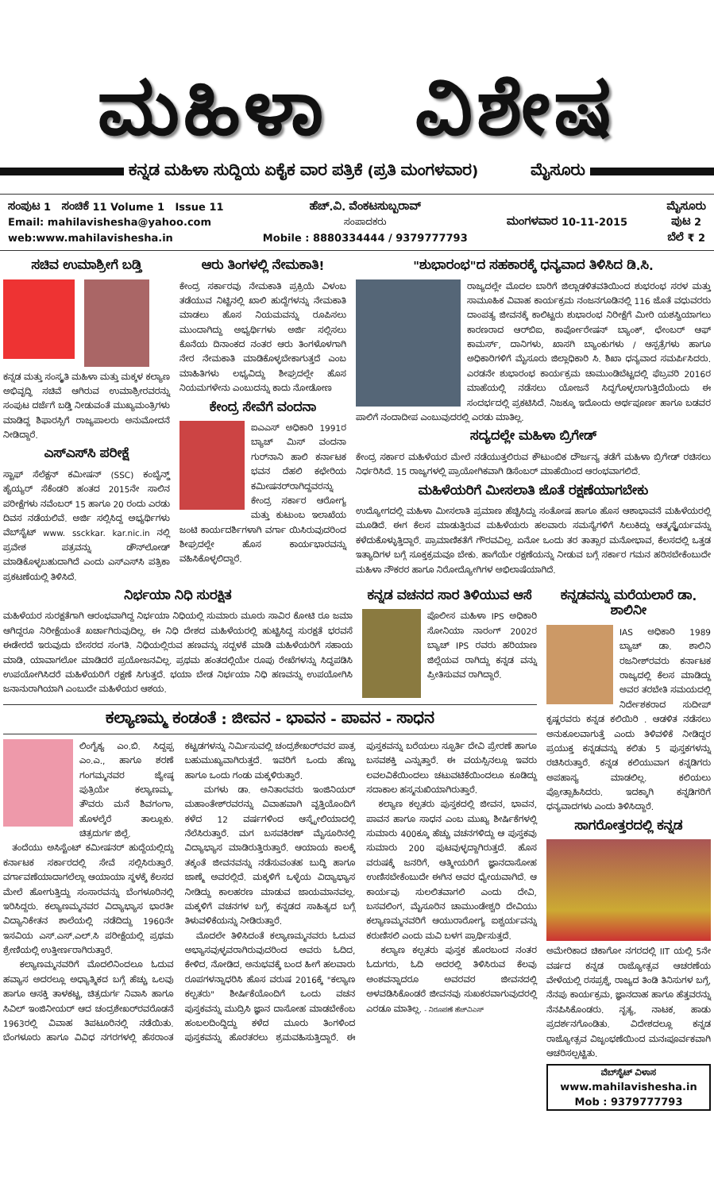ಮಹಿಳಾ ವಿಶೇಷ
ಕನ್ನಡ ಮಹಿಳಾ ಸುದ್ದಿಯ ಏಕೈಕ ವಾರ ಪತ್ರಿಕೆ (ಪ್ರತಿ ಮಂಗಳವಾರ) ಮೈಸೂರು
ಸಂಪುಟ 1 ಸಂಚಿಕೆ 11 Volume 1 Issue 11
Email: mahilavishesha@yahoo.com
web:www.mahilavishesha.in
ಹೆಚ್.ವಿ. ವೆಂಕಟಸುಬ್ಬರಾವ್
ಸಂಪಾದಕರು
Mobile : 8880334444 / 9379777793
ಮಂಗಳವಾರ 10-11-2015 ಮೈಸೂರು
ಪುಟ 2
ಬೆಲೆ ₹ 2
ಸಚಿವ ಉಮಾಶ್ರೀಗೆ ಬಡ್ತಿ
ಕನ್ನಡ ಮತ್ತು ಸಂಸ್ಕೃತಿ ಮಹಿಳಾ ಮತ್ತು ಮಕ್ಕಳ ಕಲ್ಯಾಣ ಅಭಿವೃದ್ಧಿ ಸಚಿವೆ ಆಗಿರುವ ಉಮಾಶ್ರೀರವರನ್ನು ಸಂಪುಟ ದರ್ಜೆಗೆ ಬಡ್ತಿ ನೀಡುವಂತೆ ಮುಖ್ಯಮಂತ್ರಿಗಳು ಮಾಡಿದ್ದ ಶಿಫಾರಸ್ಸಿಗೆ ರಾಜ್ಯಪಾಲರು ಅನುಮೋದನೆ ನೀಡಿದ್ದಾರೆ.
ಎಸ್‌ಎಸ್‌ಸಿ ಪರೀಕ್ಷೆ
ಸ್ಟಾಫ್ ಸೆಲೆಕ್ಷನ್ ಕಮೀಷನ್ (SSC) ಕಂಬೈನ್ಡ್ ಹೈಯ್ಯರ್ ಸೆಕೆಂಡರಿ ಹಂತದ 2015ನೇ ಸಾಲಿನ ಪರೀಕ್ಷೆಗಳು ನವೆಂಬರ್ 15 ಹಾಗೂ 20 ರಂದು ಎರಡು ದಿವಸ ನಡೆಯಲಿವೆ. ಅರ್ಜಿ ಸಲ್ಲಿಸಿದ್ದ ಅಭ್ಯರ್ಥಿಗಳು ವೆಬ್‌ಸೈಟ್ www. ssckkar. kar.nic.in ನಲ್ಲಿ ಪ್ರವೇಶ ಪತ್ರವನ್ನು ಡೌನ್‌ಲೋಡ್ ಮಾಡಿಕೊಳ್ಳಬಹುದಾಗಿದೆ ಎಂದು ಎಸ್‌ಎಸ್‌ಸಿ ಪತ್ರಿಕಾ ಪ್ರಕಟಣೆಯಲ್ಲಿ ತಿಳಿಸಿದೆ.
ಆರು ತಿಂಗಳಲ್ಲಿ ನೇಮಕಾತಿ!
ಕೇಂದ್ರ ಸರ್ಕಾರವು ನೇಮಕಾತಿ ಪ್ರಕ್ರಿಯೆ ವಿಳಂಬ ತಡೆಯುವ ನಿಟ್ಟಿನಲ್ಲಿ ಖಾಲಿ ಹುದ್ದೆಗಳನ್ನು ನೇಮಕಾತಿ ಮಾಡಲು ಹೊಸ ನಿಯಮವನ್ನು ರೂಪಿಸಲು ಮುಂದಾಗಿದ್ದು ಅಭ್ಯರ್ಥಿಗಳು ಅರ್ಜಿ ಸಲ್ಲಿಸಲು ಕೊನೆಯ ದಿನಾಂಕದ ನಂತರ ಆರು ತಿಂಗಳೊಳಗಾಗಿ ನೇರ ನೇಮಕಾತಿ ಮಾಡಿಕೊಳ್ಳಬೇಕಾಗುತ್ತದೆ ಎಂಬ ಮಾಹಿತಿಗಳು ಲಭ್ಯವಿದ್ದು ಶೀಘ್ರದಲ್ಲೇ ಹೊಸ ನಿಯಮಗಳೇನು ಎಂಬುದನ್ನು ಕಾದು ನೋಡೋಣ
ಕೇಂದ್ರ ಸೇವೆಗೆ ವಂದನಾ
ಐಎಎಸ್ ಅಧಿಕಾರಿ 1991ರ ಬ್ಯಾಚ್ ಮಿಸ್ ವಂದನಾ ಗುರ್‌ನಾನಿ ಹಾಲಿ ಕರ್ನಾಟಕ ಭವನ ದೆಹಲಿ ಕಛೇರಿಯ ಕಮೀಷನರ್‌ರಾಗಿದ್ದವರನ್ನು ಕೇಂದ್ರ ಸರ್ಕಾರ ಆರೋಗ್ಯ ಮತ್ತು ಕುಟುಂಬ ಇಲಾಖೆಯ ಜಂಟಿ ಕಾರ್ಯದರ್ಶಿಗಳಾಗಿ ವರ್ಗಾ ಯಿಸಿರುವುದರಿಂದ ಶೀಘ್ರದಲ್ಲೇ ಹೊಸ ಕಾರ್ಯಭಾರವನ್ನು ವಹಿಸಿಕೊಳ್ಳಲಿದ್ದಾರೆ.
"ಶುಭಾರಂಭ"ದ ಸಹಕಾರಕ್ಕೆ ಧನ್ಯವಾದ ತಿಳಿಸಿದ ಡಿ.ಸಿ.
ರಾಜ್ಯದಲ್ಲೇ ಮೊದಲ ಬಾರಿಗೆ ಜಿಲ್ಲಾಡಳಿತವತಿಯಿಂದ ಶುಭರಂಭ ಸರಳ ಮತ್ತು ಸಾಮೂಹಿಕ ವಿವಾಹ ಕಾರ್ಯಕ್ರಮ ನಂಜನಗೂಡಿನಲ್ಲಿ 116 ಜೊತೆ ವಧುವರರು ದಾಂಪತ್ಯ ಜೀವನಕ್ಕೆ ಕಾಲಿಟ್ಟರು ಶುಭಾರಂಭ ನಿರೀಕ್ಷೆಗೆ ಮೀರಿ ಯಶಸ್ವಿಯಾಗಲು ಕಾರಣರಾದ ಆರ್‌ಬಿಐ, ಕಾರ್ಪೋರೇಷನ್ ಬ್ಯಾಂಕ್, ಛೇಂಬರ್ ಆಫ್ ಕಾಮರ್ಸ್, ದಾನಿಗಳು, ಖಾಸಗಿ ಬ್ಯಾಂಕುಗಳು / ಆಸ್ಪತ್ರೆಗಳು ಹಾಗೂ ಅಧಿಕಾರಿಗಳಿಗೆ ಮೈಸೂರು ಜಿಲ್ಲಾಧಿಕಾರಿ ಸಿ. ಶಿಖಾ ಧನ್ಯವಾದ ಸಮರ್ಪಿಸಿದರು. ಎರಡನೇ ಶುಭಾರಂಭ ಕಾರ್ಯಕ್ರಮ ಚಾಮುಂಡಿಬೆಟ್ಟದಲ್ಲಿ ಫೆಬ್ರವರಿ 2016ರ ಮಾಹೆಯಲ್ಲಿ ನಡೆಸಲು ಯೋಜನೆ ಸಿದ್ಧಗೊಳ್ಳಲಾಗುತ್ತಿದೆಯೆಂದು ಈ ಸಂದರ್ಭದಲ್ಲಿ ಪ್ರಕಟಿಸಿದೆ. ನಿಜಕ್ಕೂ ಇದೊಂದು ಅರ್ಥಪೂರ್ಣ ಹಾಗೂ ಬಡವರ ಪಾಲಿಗೆ ನಂದಾದೀಪ ಎಂಬುವುದರಲ್ಲಿ ಎರಡು ಮಾತಿಲ್ಲ.
ಸದ್ಯದಲ್ಲೇ ಮಹಿಳಾ ಬ್ರಿಗೇಡ್
ಕೇಂದ್ರ ಸರ್ಕಾರ ಮಹಿಳೆಯರ ಮೇಲೆ ನಡೆಯುತ್ತಲಿರುವ ಕೌಟುಂಬಿಕ ದೌರ್ಜನ್ಯ ತಡೆಗೆ ಮಹಿಳಾ ಬ್ರಿಗೇಡ್ ರಚಿಸಲು ನಿರ್ಧರಿಸಿದೆ. 15 ರಾಜ್ಯಗಳಲ್ಲಿ ಪ್ರಾಯೋಗಿಕವಾಗಿ ಡಿಸೆಂಬರ್ ಮಾಹೆಯಿಂದ ಆರಂಭವಾಗಲಿದೆ.
ಮಹಿಳೆಯರಿಗೆ ಮೀಸಲಾತಿ ಜೊತೆ ರಕ್ಷಣೆಯಾಗಬೇಕು
ಉದ್ಯೋಗದಲ್ಲಿ ಮಹಿಳಾ ಮೀಸಲಾತಿ ಪ್ರಮಾಣ ಹೆಚ್ಚಿಸಿದ್ದು ಸಂತೋಷ ಹಾಗೂ ಹೊಸ ಆಶಾಭಾವನೆ ಮಹಿಳೆಯರಲ್ಲಿ ಮೂಡಿದೆ. ಈಗ ಕೆಲಸ ಮಾಡುತ್ತಿರುವ ಮಹಿಳೆಯರು ಹಲವಾರು ಸಮಸ್ಯೆಗಳಿಗೆ ಸಿಲುಕಿದ್ದು ಆತ್ಮಸ್ಥೈರ್ಯವನ್ನು ಕಳೆದುಕೊಳ್ಳುತ್ತಿದ್ದಾರೆ. ಪ್ರಾಮಾಣಿಕತೆಗೆ ಗೌರವವಿಲ್ಲ. ಏನೋ ಒಂದು ತರ ತಾತ್ಸಾರ ಮನೋಭಾವ, ಕೆಲಸದಲ್ಲಿ ಒತ್ತಡ ಇತ್ಯಾದಿಗಳ ಬಗ್ಗೆ ಸೂಕ್ತಕ್ರಮವೂ ಬೇಕು. ಹಾಗೆಯೇ ರಕ್ಷಣೆಯನ್ನು ನೀಡುವ ಬಗ್ಗೆ ಸರ್ಕಾರ ಗಮನ ಹರಿಸಬೇಕೆಂಬುದೇ ಮಹಿಳಾ ನೌಕರರ ಹಾಗೂ ನಿರೋದ್ಯೋಗಿಗಳ ಅಭಿಲಾಷೆಯಾಗಿದೆ.
ನಿರ್ಭಯಾ ನಿಧಿ ಸುರಕ್ಷಿತ
ಮಹಿಳೆಯರ ಸುರಕ್ಷತೆಗಾಗಿ ಆರಂಭವಾಗಿದ್ದ ನಿರ್ಭಯಾ ನಿಧಿಯಲ್ಲಿ ಸುಮಾರು ಮೂರು ಸಾವಿರ ಕೋಟಿ ರೂ ಜಮಾ ಆಗಿದ್ದರೂ ನಿರೀಕ್ಷೆಯಂತೆ ಖರ್ಚಾಗಿರುವುದಿಲ್ಲ. ಈ ನಿಧಿ ದೇಶದ ಮಹಿಳೆಯರಲ್ಲಿ ಹುಟ್ಟಿಸಿದ್ದ ಸುರಕ್ಷತೆ ಭರವಸೆ ಈಡೇರದೆ ಇರುವುದು ಬೇಸರದ ಸಂಗತಿ. ನಿಧಿಯಲ್ಲಿರುವ ಹಣವನ್ನು ಸದ್ಬಳಕೆ ಮಾಡಿ ಮಹಿಳೆಯರಿಗೆ ಸಹಾಯ ಮಾಡಿ, ಯಾವಾಗಲೋ ಮಾಡಿದರೆ ಪ್ರಯೋಜನವಿಲ್ಲ. ಪ್ರಥಮ ಹಂತದಲ್ಲಿಯೇ ರೂಪು ರೇಖೆಗಳನ್ನು ಸಿದ್ಧಪಡಿಸಿ ಉಪಯೋಗಿಸಿದರೆ ಮಹಿಳೆಯರಿಗೆ ರಕ್ಷಣೆ ಸಿಗುತ್ತದೆ. ಭಯಾ ಬೇಡ ನಿರ್ಭಯಾ ನಿಧಿ ಹಣವನ್ನು ಉಪಯೋಗಿಸಿ ಜನಾನುರಾಗಿಯಾಗಿ ಎಂಬುದೇ ಮಹಿಳೆಯರ ಆಶಯ.
ಕನ್ನಡ ವಚನದ ಸಾರ ತಿಳಿಯುವ ಆಸೆ
ಪೊಲೀಸ ಮಹಿಳಾ IPS ಅಧಿಕಾರಿ ಸೋನಿಯಾ ನಾರಂಗ್ 2002ರ ಬ್ಯಾಚ್ IPS ರವರು ಹರಿಯಾಣ ಜಿಲ್ಲೆಯವ ರಾಗಿದ್ದು ಕನ್ನಡ ವನ್ನು ಪ್ರೀತಿಸುವವ ರಾಗಿದ್ದಾರೆ.
ಕಲ್ಯಾಣಮ್ಮ ಕಂಡಂತೆ : ಜೀವನ - ಭಾವನ - ಪಾವನ - ಸಾಧನ
ಲಿಂಗೈಕ್ಯ ಎಂ.ಬಿ. ಸಿದ್ದಪ್ಪ ಎಂ.ಎ., ಹಾಗೂ ಶರಣೆ ಗಂಗಮ್ಮನವರ ಜ್ಯೇಷ್ಠ ಪುತ್ರಿಯೇ ಕಲ್ಯಾಣಮ್ಮ. ತೌವರು ಮನೆ ಶಿವಗಂಗಾ, ಹೊಳಲ್ಕೆರೆ ತಾಲ್ಲೂಕು. ಚಿತ್ರದುರ್ಗ ಜಿಲ್ಲೆ.
ತಂದೆಯು ಅಸಿಸ್ಟೆಂಟ್ ಕಮೀಷನರ್ ಹುದ್ದೆಯಲ್ಲಿದ್ದು ಕರ್ನಾಟಕ ಸರ್ಕಾರದಲ್ಲಿ ಸೇವೆ ಸಲ್ಲಿಸಿರುತ್ತಾರೆ. ವರ್ಗಾವಣೆಯಾದಾಗಲೆಲ್ಲಾ ಆಯಾಯಾ ಸ್ಥಳಕ್ಕೆ ಕೆಲಸದ ಮೇಲೆ ಹೋಗುತ್ತಿದ್ದು ಸಂಸಾರವನ್ನು ಬೆಂಗಳೂರಿನಲ್ಲಿ ಇರಿಸಿದ್ದರು. ಕಲ್ಯಾಣಮ್ಮನವರ ವಿದ್ಯಾಭ್ಯಾಸ ಭಾರತೀ ವಿದ್ಯಾನಿಕೇತನ ಶಾಲೆಯಲ್ಲಿ ನಡೆದಿದ್ದು 1960ನೇ ಇಸವಿಯ ಎಸ್.ಎಸ್.ಎಲ್.ಸಿ ಪರೀಕ್ಷೆಯಲ್ಲಿ ಪ್ರಥಮ ಶ್ರೇಣಿಯಲ್ಲಿ ಉತ್ತೀರ್ಣರಾಗಿರುತ್ತಾರೆ.
ಕಲ್ಯಾಣಮ್ಮನವರಿಗೆ ಮೊದಲಿನಿಂದಲೂ ಓದುವ ಹವ್ಯಾಸ ಅದರಲ್ಲೂ ಅಧ್ಯಾತ್ಮಿಕದ ಬಗ್ಗೆ ಹೆಚ್ಚು ಒಲವು ಹಾಗೂ ಆಸಕ್ತಿ ತಾಳಕಟ್ಟ, ಚಿತ್ರದುರ್ಗ ನಿವಾಸಿ ಹಾಗೂ ಸಿವಿಲ್ ಇಂಜಿನೀಯರ್ ಆದ ಚಂದ್ರಶೇಖರ್‌ರವರೊಡನೆ 1963ರಲ್ಲಿ ವಿವಾಹ ತಿಪಟೂರಿನಲ್ಲಿ ನಡೆಯಿತು. ಬೆಂಗಳೂರು ಹಾಗೂ ವಿವಿಧ ನಗರಗಳಲ್ಲಿ ಹೆಸರಾಂತ ಕಟ್ಟಡಗಳನ್ನು ನಿರ್ಮಿಸುವಲ್ಲಿ ಚಂದ್ರಶೇಖರ್‌ರವರ ಪಾತ್ರ ಬಹುಮುಖ್ಯವಾಗಿರುತ್ತದೆ. ಇವರಿಗೆ ಒಂದು ಹೆಣ್ಣು ಹಾಗೂ ಒಂದು ಗಂಡು ಮಕ್ಕಳಿರುತ್ತಾರೆ.
ಮಗಳು ಡಾ. ಅನಿತಾರವರು ಇಂಜಿನಿಯರ್ ಮಹಾಂತೇಶ್‌ರವರನ್ನು ವಿವಾಹವಾಗಿ ವೃತ್ತಿಯೊಂದಿಗೆ ಕಳೆದ 12 ವರ್ಷಗಳಿಂದ ಆಸ್ಟ್ರೇಲಿಯಾದಲ್ಲಿ ನೆಲೆಸಿರುತ್ತಾರೆ. ಮಗ ಬಸವಕಿರಣ್ ಮೈಸೂರಿನಲ್ಲಿ ವಿದ್ಯಾಭ್ಯಾಸ ಮಾಡಿರುತ್ತಿರುತ್ತಾರೆ. ಆಯಾಯ ಕಾಲಕ್ಕೆ ತಕ್ಕಂತೆ ಜೀವನವನ್ನು ನಡೆಸುವಂತಹ ಬುದ್ಧಿ ಹಾಗೂ ಜಾಣ್ಮೆ ಅವರಲ್ಲಿದೆ. ಮಕ್ಕಳಿಗೆ ಒಳ್ಳೆಯ ವಿದ್ಯಾಭ್ಯಾಸ ನೀಡಿದ್ದು ಕಾಲಹರಣ ಮಾಡುವ ಜಾಯಮಾನವಲ್ಲ. ಮಕ್ಕಳಿಗೆ ವಚನಗಳ ಬಗ್ಗೆ, ಕನ್ನಡದ ಸಾಹಿತ್ಯದ ಬಗ್ಗೆ ತಿಳುವಳಿಕೆಯನ್ನು ನೀಡಿರುತ್ತಾರೆ.
ಮೊದಲೇ ತಿಳಿಸಿದಂತೆ ಕಲ್ಯಾಣಮ್ಮನವರು ಓದುವ ಅಭ್ಯಾಸವುಳ್ಳವರಾಗಿರುವುದರಿಂದ ಅವರು ಓದಿದ, ಕೇಳಿದ, ನೋಡಿದ, ಅನುಭವಕ್ಕೆ ಬಂದ ಹೀಗೆ ಹಲವಾರು ರೂಪಗಳನ್ನಾಧರಿಸಿ ಹೊಸ ವರುಷ 2016ಕ್ಕೆ "ಕಲ್ಯಾಣ ಕಲ್ಪತರು" ಶೀರ್ಷಿಕೆಯೊಂದಿಗೆ ಒಂದು ವಚನ ಪುಸ್ತಕವನ್ನು ಮುದ್ರಿಸಿ ಜ್ಞಾನ ದಾಸೋಹ ಮಾಡಬೇಕೆಂಬ ಹಂಬಲದಿಂದ್ದಿದ್ದು ಕಳೆದ ಮೂರು ತಿಂಗಳಿಂದ ಪುಸ್ತಕವನ್ನು ಹೊರತರಲು ಶ್ರಮವಹಿಸುತ್ತಿದ್ದಾರೆ. ಈ ಪುಸ್ತಕವನ್ನು ಬರೆಯಲು ಸ್ಫೂರ್ತಿ ದೇವಿ ಪ್ರೇರಣೆ ಹಾಗೂ ಬಸವಶಕ್ತಿ ಎನ್ನುತ್ತಾರೆ. ಈ ವಯಸ್ಸಿನಲ್ಲೂ ಇವರು ಲವಲವಿಕೆಯಿಂದಲು ಚಟುವಟಿಕೆಯಿಂದಲೂ ಕೂಡಿದ್ದು ಸದಾಕಾಲ ಹಸ್ಮನುಖಿಯಾಗಿರುತ್ತಾರೆ.
ಕಲ್ಯಾಣ ಕಲ್ಪತರು ಪುಸ್ತಕದಲ್ಲಿ ಜೀವನ, ಭಾವನ, ಪಾವನ ಹಾಗೂ ಸಾಧನ ಎಂಬ ಮುಖ್ಯ ಶೀರ್ಷಿಕೆಗಳಲ್ಲಿ ಸುಮಾರು 400ಕ್ಕೂ ಹೆಚ್ಚು ವಚನಗಳಿದ್ದು ಆ ಪುಸ್ತಕವು ಸುಮಾರು 200 ಪುಟವುಳ್ಳದ್ದಾಗಿರುತ್ತದೆ. ಹೊಸ ವರುಷಕ್ಕೆ ಜನರಿಗೆ, ಆತ್ಮೀಯರಿಗೆ ಜ್ಞಾನದಾಸೋಹ ಉಣಿಸಬೇಕೆಂಬುದೇ ಈಗಿನ ಅವರ ಧ್ಯೇಯವಾಗಿದೆ. ಆ ಕಾರ್ಯವು ಸುಲಲಿತವಾಗಲಿ ಎಂದು ದೇವಿ, ಬಸವಲಿಂಗ, ಮೈಸೂರಿನ ಚಾಮುಂಡೇಶ್ವರಿ ದೇವಿಯು ಕಲ್ಯಾಣಮ್ಮನವರಿಗೆ ಆಯುರಾರೋಗ್ಯ ಐಶ್ವರ್ಯವನ್ನು ಕರುಣಿಸಲಿ ಎಂದು ಮವಿ ಬಳಗ ಪ್ರಾರ್ಥಿಸುತ್ತದೆ.
ಕಲ್ಯಾಣ ಕಲ್ಪತರು ಪುಸ್ತಕ ಹೊರಬಂದ ನಂತರ ಓದುಗರು, ಓದಿ ಅದರಲ್ಲಿ ತಿಳಿಸಿರುವ ಕೆಲವು ಅಂಶವನ್ನಾದರೂ ಅವರವರ ಜೀವನದಲ್ಲಿ ಅಳವಡಿಸಿಕೊಂಡರೆ ಜೀವನವು ಸುಖಕರವಾಗುವುದರಲ್ಲಿ ಎರಡೂ ಮಾತಿಲ್ಲ. - ನಿರೂಪಣೆ ಹೆಚ್‌ವಿಎಸ್
ಕನ್ನಡವನ್ನು ಮರೆಯಲಾರೆ ಡಾ. ಶಾಲಿನೀ
IAS ಅಧಿಕಾರಿ 1989 ಬ್ಯಾಚ್ ಡಾ. ಶಾಲಿನಿ ರಜನೀಶ್‌ರವರು ಕರ್ನಾಟಕ ರಾಜ್ಯದಲ್ಲಿ ಕೆಲಸ ಮಾಡಿದ್ದು ಅವರ ತರಬೇತಿ ಸಮಯದಲ್ಲಿ ನಿರ್ದೇಶಕರಾದ ಸುದೀಪ್ ಕೃಷ್ಣರವರು ಕನ್ನಡ ಕಲಿಯಿರಿ . ಆಡಳಿತ ನಡೆಸಲು ಅನುಕೂಲವಾಗುತ್ತೆ ಎಂದು ತಿಳಿವಳಿಕೆ ನೀಡಿದ್ದರ ಪ್ರಯುಕ್ತ ಕನ್ನಡವನ್ನು ಕಲಿತು 5 ಪುಸ್ತಕಗಳನ್ನು ರಚಿಸಿರುತ್ತಾರೆ. ಕನ್ನಡ ಕಲಿಯುವಾಗ ಕನ್ನಡಿಗರು ಅಪಹಾಸ್ಯ ಮಾಡಲಿಲ್ಲ. ಕಲಿಯಲು ಪ್ರೋತ್ಸಾಹಿಸಿದರು. ಇದಕ್ಕಾಗಿ ಕನ್ನಡಿಗರಿಗೆ ಧನ್ಯವಾದಗಳು ಎಂದು ತಿಳಿಸಿದ್ದಾರೆ.
ಸಾಗರೋತ್ತರದಲ್ಲಿ ಕನ್ನಡ
ಅಮೇರಿಕಾದ ಚಿಕಾಗೋ ನಗರದಲ್ಲಿ IIT ಯಲ್ಲಿ 5ನೇ ವರ್ಷದ ಕನ್ನಡ ರಾಜ್ಯೋತ್ಸವ ಆಚರಣೆಯ ವೇಳೆಯಲ್ಲಿ ರಸಪ್ರಶ್ನೆ, ರಾಜ್ಯದ ತಿಂಡಿ ತಿನಿಸುಗಳ ಬಗ್ಗೆ, ನೆನಪು ಕಾರ್ಯಕ್ರಮ, ಜ್ಞಾನದಾಹ ಹಾಗೂ ಹೆತ್ತವರನ್ನು ನೆನಪಿಸಿಕೊಂಡರು. ನೃತ್ಯ, ನಾಟಕ, ಹಾಡು ಪ್ರದರ್ಶನಗೊಂಡಿತು. ವಿದೇಶದಲ್ಲೂ ಕನ್ನಡ ರಾಜ್ಯೋತ್ಸವ ವಿಜೃಂಭಣೆಯಿಂದ ಮನಃಪೂರ್ವಕವಾಗಿ ಆಚರಿಸಲ್ಪಟ್ಟಿತು.
ವೆಬ್‌ಸೈಟ್ ವಿಳಾಸ
www.mahilavishesha.in
Mob : 9379777793